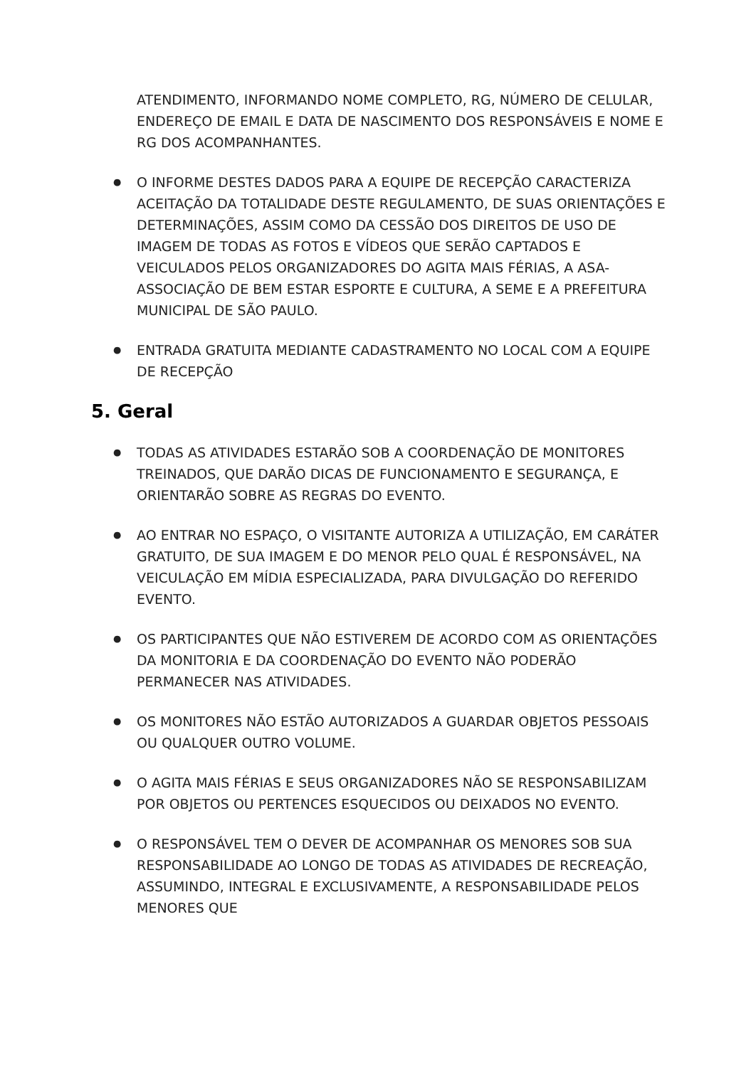ATENDIMENTO, INFORMANDO NOME COMPLETO, RG, NÚMERO DE CELULAR, ENDEREÇO DE EMAIL E DATA DE NASCIMENTO DOS RESPONSÁVEIS E NOME E RG DOS ACOMPANHANTES.
O INFORME DESTES DADOS PARA A EQUIPE DE RECEPÇÃO CARACTERIZA ACEITAÇÃO DA TOTALIDADE DESTE REGULAMENTO, DE SUAS ORIENTAÇÕES E DETERMINAÇÕES, ASSIM COMO DA CESSÃO DOS DIREITOS DE USO DE IMAGEM DE TODAS AS FOTOS E VÍDEOS QUE SERÃO CAPTADOS E VEICULADOS PELOS ORGANIZADORES DO AGITA MAIS FÉRIAS, A ASA-ASSOCIAÇÃO DE BEM ESTAR ESPORTE E CULTURA, A SEME E A PREFEITURA MUNICIPAL DE SÃO PAULO.
ENTRADA GRATUITA MEDIANTE CADASTRAMENTO NO LOCAL COM A EQUIPE DE RECEPÇÃO
5. Geral
TODAS AS ATIVIDADES ESTARÃO SOB A COORDENAÇÃO DE MONITORES TREINADOS, QUE DARÃO DICAS DE FUNCIONAMENTO E SEGURANÇA, E ORIENTARÃO SOBRE AS REGRAS DO EVENTO.
AO ENTRAR NO ESPAÇO, O VISITANTE AUTORIZA A UTILIZAÇÃO, EM CARÁTER GRATUITO, DE SUA IMAGEM E DO MENOR PELO QUAL É RESPONSÁVEL, NA VEICULAÇÃO EM MÍDIA ESPECIALIZADA, PARA DIVULGAÇÃO DO REFERIDO EVENTO.
OS PARTICIPANTES QUE NÃO ESTIVEREM DE ACORDO COM AS ORIENTAÇÕES DA MONITORIA E DA COORDENAÇÃO DO EVENTO NÃO PODERÃO PERMANECER NAS ATIVIDADES.
OS MONITORES NÃO ESTÃO AUTORIZADOS A GUARDAR OBJETOS PESSOAIS OU QUALQUER OUTRO VOLUME.
O AGITA MAIS FÉRIAS E SEUS ORGANIZADORES NÃO SE RESPONSABILIZAM POR OBJETOS OU PERTENCES ESQUECIDOS OU DEIXADOS NO EVENTO.
O RESPONSÁVEL TEM O DEVER DE ACOMPANHAR OS MENORES SOB SUA RESPONSABILIDADE AO LONGO DE TODAS AS ATIVIDADES DE RECREAÇÃO, ASSUMINDO, INTEGRAL E EXCLUSIVAMENTE, A RESPONSABILIDADE PELOS MENORES QUE